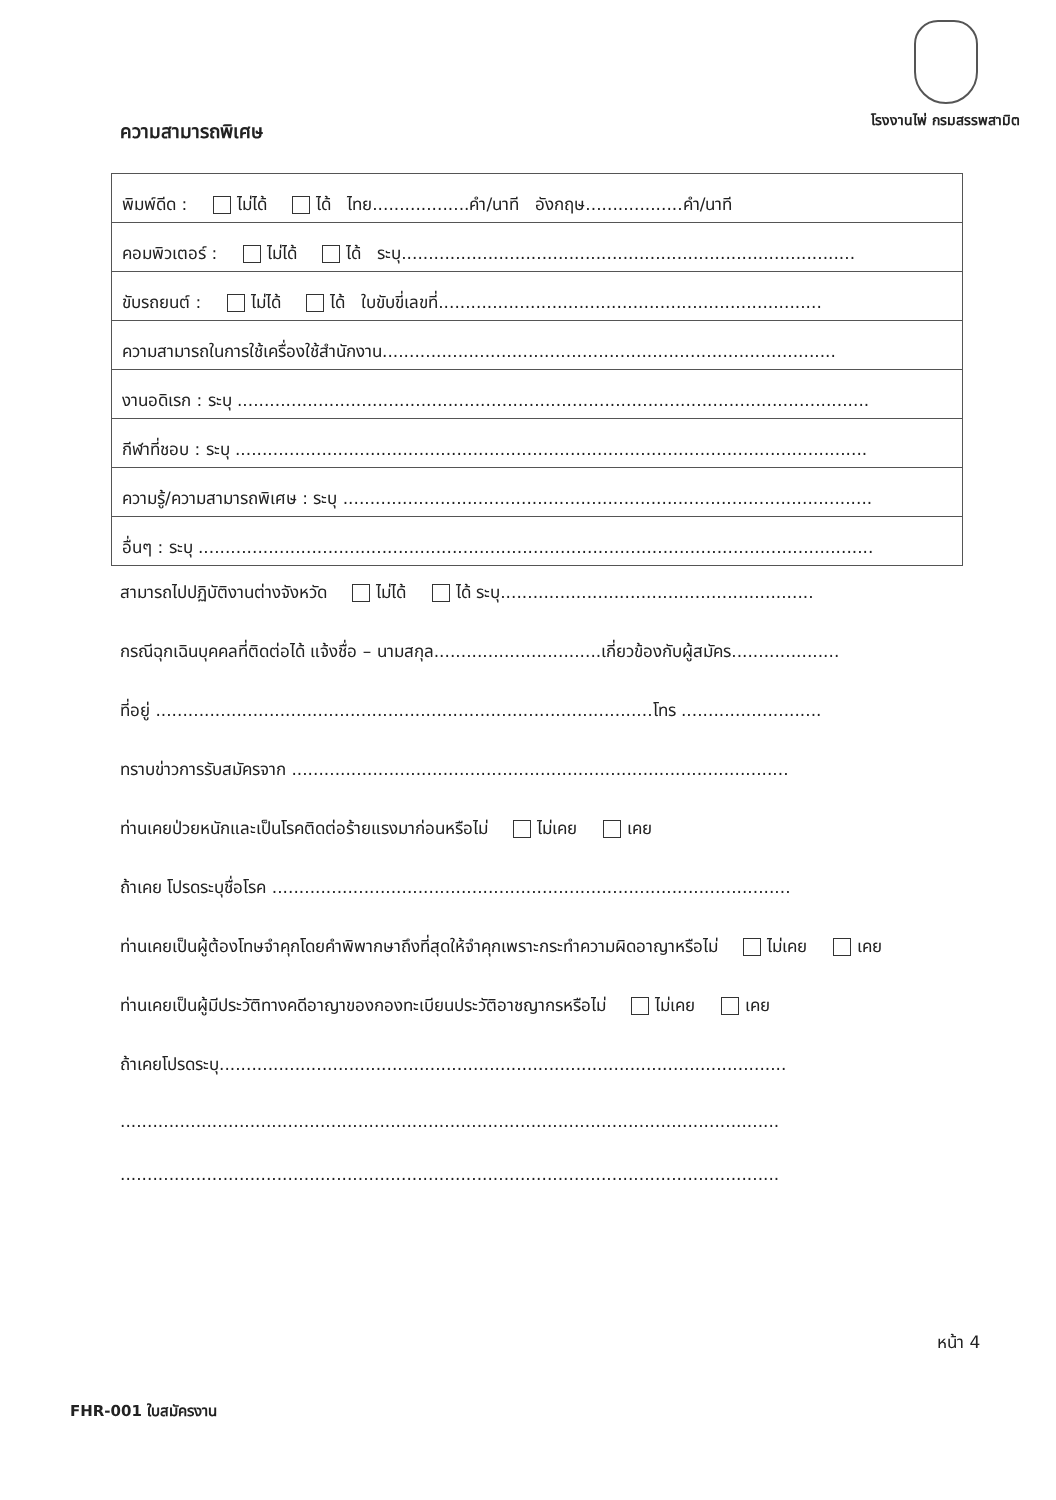โรงงานไพ่ กรมสรรพสามิต
ความสามารถพิเศษ
| พิมพ์ดีด : ไม่ได้ ได้ ไทย..................คำ/นาที อังกฤษ..................คำ/นาที |
| คอมพิวเตอร์ : ไม่ได้ ได้ ระบุ.................................................................................... |
| ขับรถยนต์ : ไม่ได้ ได้ ใบขับขี่เลขที่....................................................................... |
| ความสามารถในการใช้เครื่องใช้สำนักงาน.................................................................................... |
| งานอดิเรก : ระบุ ..................................................................................................................... |
| กีฬาที่ชอบ : ระบุ ..................................................................................................................... |
| ความรู้/ความสามารถพิเศษ : ระบุ .................................................................................................. |
| อื่นๆ : ระบุ ............................................................................................................................. |
สามารถไปปฏิบัติงานต่างจังหวัด ไม่ได้ ได้ ระบุ..........................................................
กรณีฉุกเฉินบุคคลที่ติดต่อได้ แจ้งชื่อ – นามสกุล...............................เกี่ยวข้องกับผู้สมัคร....................
ที่อยู่ ............................................................................................โทร ..........................
ทราบข่าวการรับสมัครจาก ............................................................................................
ท่านเคยป่วยหนักและเป็นโรคติดต่อร้ายแรงมาก่อนหรือไม่ ไม่เคย เคย
ถ้าเคย โปรดระบุชื่อโรค ................................................................................................
ท่านเคยเป็นผู้ต้องโทษจำคุกโดยคำพิพากษาถึงที่สุดให้จำคุกเพราะกระทำความผิดอาญาหรือไม่ ไม่เคย เคย
ท่านเคยเป็นผู้มีประวัติทางคดีอาญาของกองทะเบียนประวัติอาชญากรหรือไม่ ไม่เคย เคย
ถ้าเคยโปรดระบุ.........................................................................................................
..........................................................................................................................
..........................................................................................................................
หน้า 4
FHR-001 ใบสมัครงาน